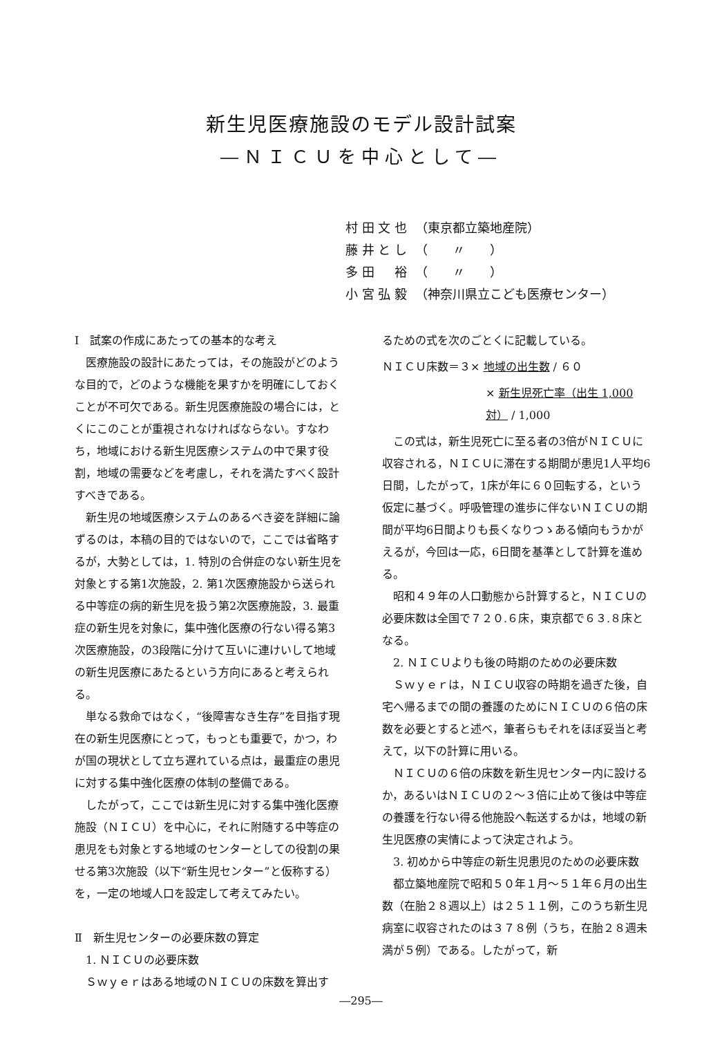新生児医療施設のモデル設計試案
―ＮＩＣＵを中心として―
| 村 田 文 也 | （東京都立築地産院） |
| 藤 井 と し | （ 〃 ） |
| 多 田 裕 | （ 〃 ） |
| 小 宮 弘 毅 | （神奈川県立こども医療センター） |
Ⅰ　試案の作成にあたっての基本的な考え
医療施設の設計にあたっては，その施設がどのような目的で，どのような機能を果すかを明確にしておくことが不可欠である。新生児医療施設の場合には，とくにこのことが重視されなければならない。すなわち，地域における新生児医療システムの中で果す役割，地域の需要などを考慮し，それを満たすべく設計すべきである。
新生児の地域医療システムのあるべき姿を詳細に論ずるのは，本稿の目的ではないので，ここでは省略するが，大勢としては，1. 特別の合併症のない新生児を対象とする第1次施設，2. 第1次医療施設から送られる中等症の病的新生児を扱う第2次医療施設，3. 最重症の新生児を対象に，集中強化医療の行ない得る第3次医療施設，の3段階に分けて互いに連けいして地域の新生児医療にあたるという方向にあると考えられる。
単なる救命ではなく，“後障害なき生存”を目指す現在の新生児医療にとって，もっとも重要で，かつ，わが国の現状として立ち遅れている点は，最重症の患児に対する集中強化医療の体制の整備である。
したがって，ここでは新生児に対する集中強化医療施設（ＮＩＣＵ）を中心に，それに附随する中等症の患児をも対象とする地域のセンターとしての役割の果せる第3次施設（以下“新生児センター”と仮称する）を，一定の地域人口を設定して考えてみたい。
Ⅱ　新生児センターの必要床数の算定
1. ＮＩＣＵの必要床数
Ｓｗｙｅｒはある地域のＮＩＣＵの床数を算出す
るための式を次のごとくに記載している。
ＮＩＣＵ床数＝３× 地域の出生数 / ６０
× 新生児死亡率（出生 1,000対） / 1,000
この式は，新生児死亡に至る者の3倍がＮＩＣＵに収容される，ＮＩＣＵに滞在する期間が患児1人平均6日間，したがって，1床が年に６０回転する，という仮定に基づく。呼吸管理の進歩に伴ないＮＩＣＵの期間が平均6日間よりも長くなりつゝある傾向もうかがえるが，今回は一応，6日間を基準として計算を進める。
昭和４９年の人口動態から計算すると，ＮＩＣＵの必要床数は全国で７２０.６床，東京都で６３.８床となる。
2. ＮＩＣＵよりも後の時期のための必要床数
Ｓｗｙｅｒは，ＮＩＣＵ収容の時期を過ぎた後，自宅へ帰るまでの間の養護のためにＮＩＣＵの６倍の床数を必要とすると述べ，筆者らもそれをほぼ妥当と考えて，以下の計算に用いる。
ＮＩＣＵの６倍の床数を新生児センター内に設けるか，あるいはＮＩＣＵの２〜３倍に止めて後は中等症の養護を行ない得る他施設へ転送するかは，地域の新生児医療の実情によって決定されよう。
3. 初めから中等症の新生児患児のための必要床数
都立築地産院で昭和５０年１月〜５１年６月の出生数（在胎２８週以上）は２５１１例，このうち新生児病室に収容されたのは３７８例（うち，在胎２８週未満が５例）である。したがって，新
―295―